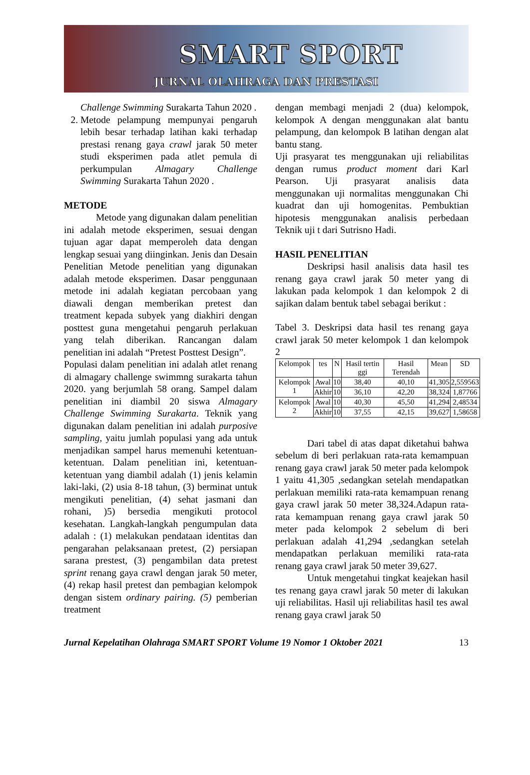SMART SPORT
JURNAL OLAHRAGA DAN PRESTASI
Challenge Swimming Surakarta Tahun 2020 .
2. Metode pelampung mempunyai pengaruh lebih besar terhadap latihan kaki terhadap prestasi renang gaya crawl jarak 50 meter studi eksperimen pada atlet pemula di perkumpulan Almagary Challenge Swimming Surakarta Tahun 2020 .
METODE
Metode yang digunakan dalam penelitian ini adalah metode eksperimen, sesuai dengan tujuan agar dapat memperoleh data dengan lengkap sesuai yang diinginkan. Jenis dan Desain Penelitian Metode penelitian yang digunakan adalah metode eksperimen. Dasar penggunaan metode ini adalah kegiatan percobaan yang diawali dengan memberikan pretest dan treatment kepada subyek yang diakhiri dengan posttest guna mengetahui pengaruh perlakuan yang telah diberikan. Rancangan dalam penelitian ini adalah “Pretest Posttest Design”.
Populasi dalam penelitian ini adalah atlet renang di almagary challenge swimmng surakarta tahun 2020. yang berjumlah 58 orang. Sampel dalam penelitian ini diambil 20 siswa Almagary Challenge Swimming Surakarta. Teknik yang digunakan dalam penelitian ini adalah purposive sampling, yaitu jumlah populasi yang ada untuk menjadikan sampel harus memenuhi ketentuan-ketentuan. Dalam penelitian ini, ketentuan-ketentuan yang diambil adalah (1) jenis kelamin laki-laki, (2) usia 8-18 tahun, (3) berminat untuk mengikuti penelitian, (4) sehat jasmani dan rohani, )5) bersedia mengikuti protocol kesehatan. Langkah-langkah pengumpulan data adalah : (1) melakukan pendataan identitas dan pengarahan pelaksanaan pretest, (2) persiapan sarana prestest, (3) pengambilan data pretest sprint renang gaya crawl dengan jarak 50 meter, (4) rekap hasil pretest dan pembagian kelompok dengan sistem ordinary pairing. (5) pemberian treatment
dengan membagi menjadi 2 (dua) kelompok, kelompok A dengan menggunakan alat bantu pelampung, dan kelompok B latihan dengan alat bantu stang.
Uji prasyarat tes menggunakan uji reliabilitas dengan rumus product moment dari Karl Pearson. Uji prasyarat analisis data menggunakan uji normalitas menggunakan Chi kuadrat dan uji homogenitas. Pembuktian hipotesis menggunakan analisis perbedaan Teknik uji t dari Sutrisno Hadi.
HASIL PENELITIAN
Deskripsi hasil analisis data hasil tes renang gaya crawl jarak 50 meter yang di lakukan pada kelompok 1 dan kelompok 2 di sajikan dalam bentuk tabel sebagai berikut :
Tabel 3. Deskripsi data hasil tes renang gaya crawl jarak 50 meter kelompok 1 dan kelompok 2
| Kelompok | tes | N | Hasil tertin ggi | Hasil Terendah | Mean | SD |
| Kelompok 1 | Awal | 10 | 38,40 | 40,10 | 41,305 | 2,559563 |
| | Akhir | 10 | 36,10 | 42,20 | 38,324 | 1,87766 |
| Kelompok 2 | Awal | 10 | 40,30 | 45,50 | 41,294 | 2,48534 |
| | Akhir | 10 | 37,55 | 42,15 | 39,627 | 1,58658 |
Dari tabel di atas dapat diketahui bahwa sebelum di beri perlakuan rata-rata kemampuan renang gaya crawl jarak 50 meter pada kelompok 1 yaitu 41,305 ,sedangkan setelah mendapatkan perlakuan memiliki rata-rata kemampuan renang gaya crawl jarak 50 meter 38,324.Adapun rata-rata kemampuan renang gaya crawl jarak 50 meter pada kelompok 2 sebelum di beri perlakuan adalah 41,294 ,sedangkan setelah mendapatkan perlakuan memiliki rata-rata renang gaya crawl jarak 50 meter 39,627.
Untuk mengetahui tingkat keajekan hasil tes renang gaya crawl jarak 50 meter di lakukan uji reliabilitas. Hasil uji reliabilitas hasil tes awal renang gaya crawl jarak 50
Jurnal Kepelatihan Olahraga SMART SPORT Volume 19 Nomor 1 Oktober 2021 13